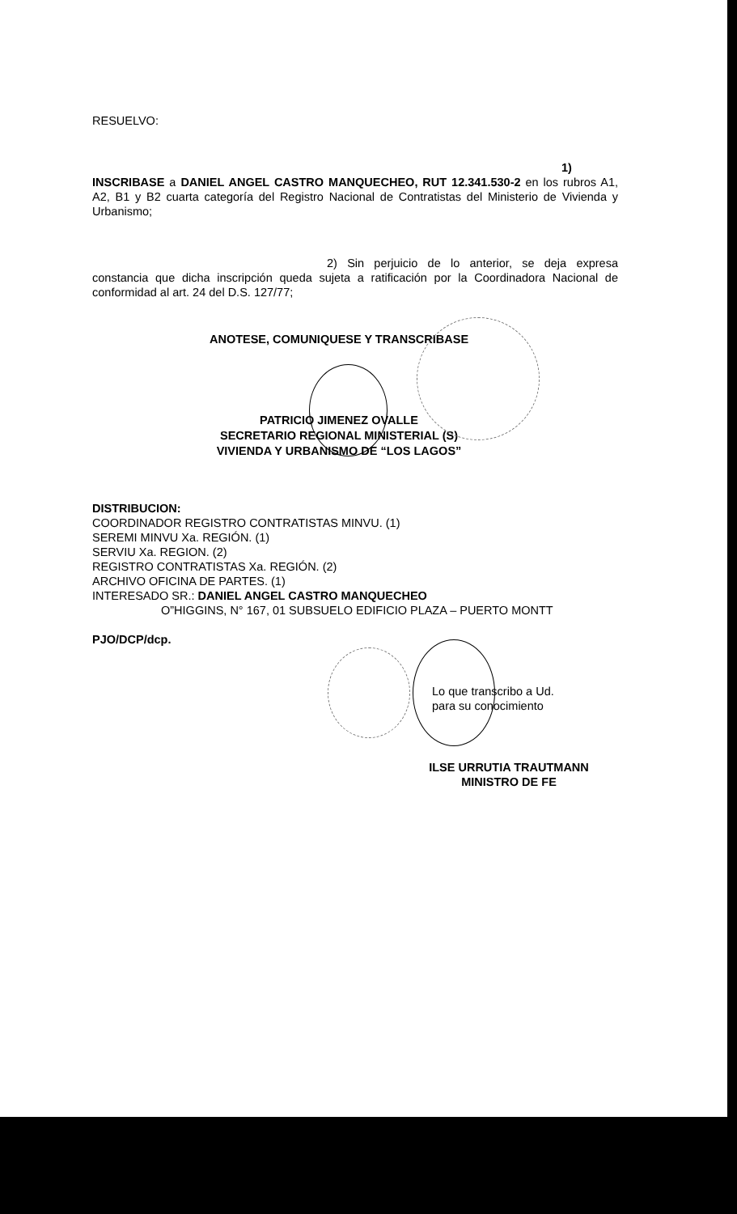RESUELVO:
1) INSCRIBASE a DANIEL ANGEL CASTRO MANQUECHEO, RUT 12.341.530-2 en los rubros A1, A2, B1 y B2 cuarta categoría del Registro Nacional de Contratistas del Ministerio de Vivienda y Urbanismo;
2) Sin perjuicio de lo anterior, se deja expresa constancia que dicha inscripción queda sujeta a ratificación por la Coordinadora Nacional de conformidad al art. 24 del D.S. 127/77;
ANOTESE, COMUNIQUESE Y TRANSCRIBASE
PATRICIO JIMENEZ OVALLE
SECRETARIO REGIONAL MINISTERIAL (S)
VIVIENDA Y URBANISMO DE “LOS LAGOS”
DISTRIBUCION:
COORDINADOR REGISTRO CONTRATISTAS MINVU. (1)
SEREMI MINVU Xa. REGIÓN. (1)
SERVIU Xa. REGION. (2)
REGISTRO CONTRATISTAS Xa. REGIÓN. (2)
ARCHIVO OFICINA DE PARTES. (1)
INTERESADO SR.: DANIEL ANGEL CASTRO MANQUECHEO
O”HIGGINS, N° 167, 01 SUBSUELO EDIFICIO PLAZA – PUERTO MONTT
PJO/DCP/dcp.
Lo que transcribo a Ud.
para su conocimiento
ILSE URRUTIA TRAUTMANN
MINISTRO DE FE